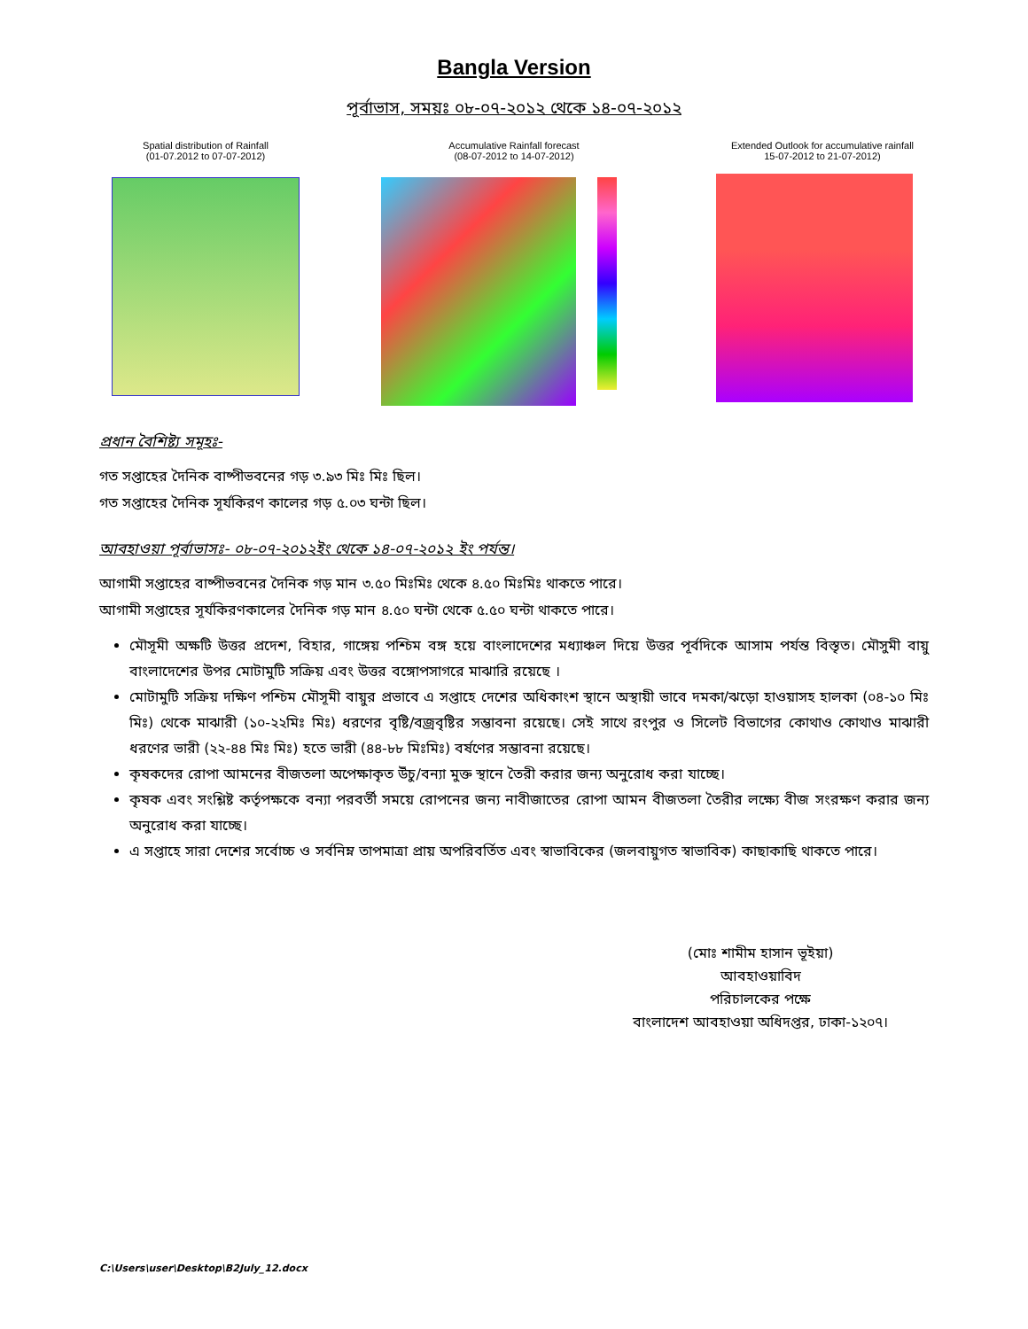Bangla Version
পূর্বাভাস, সময়ঃ ০৮-০৭-২০১২ থেকে ১৪-০৭-২০১২
Spatial distribution of Rainfall
(01-07.2012 to 07-07-2012)
Accumulative Rainfall forecast
(08-07-2012 to 14-07-2012)
Extended Outlook for accumulative rainfall
15-07-2012 to 21-07-2012)
প্রধান বৈশিষ্ট্য সমূহঃ-
গত সপ্তাহের দৈনিক বাষ্পীভবনের গড় ৩.৯৩ মিঃ মিঃ ছিল।
গত সপ্তাহের দৈনিক সূর্যকিরণ কালের গড় ৫.০৩ ঘন্টা ছিল।
আবহাওয়া পূর্বাভাসঃ- ০৮-০৭-২০১২ইং থেকে ১৪-০৭-২০১২ ইং পর্যন্ত।
আগামী সপ্তাহের বাষ্পীভবনের দৈনিক গড় মান ৩.৫০ মিঃমিঃ থেকে ৪.৫০ মিঃমিঃ থাকতে পারে।
আগামী সপ্তাহের সূর্যকিরণকালের দৈনিক গড় মান ৪.৫০ ঘন্টা থেকে ৫.৫০ ঘন্টা থাকতে পারে।
মৌসূমী অক্ষটি উত্তর প্রদেশ, বিহার, গাঙ্গেয় পশ্চিম বঙ্গ হয়ে বাংলাদেশের মধ্যাঞ্চল দিয়ে উত্তর পূর্বদিকে আসাম পর্যন্ত বিস্তৃত। মৌসুমী বায়ু বাংলাদেশের উপর মোটামুটি সক্রিয় এবং উত্তর বঙ্গোপসাগরে মাঝারি রয়েছে ।
মোটামুটি সক্রিয় দক্ষিণ পশ্চিম মৌসূমী বায়ুর প্রভাবে এ সপ্তাহে দেশের অধিকাংশ স্থানে অস্থায়ী ভাবে দমকা/ঝড়ো হাওয়াসহ হালকা (০৪-১০ মিঃ মিঃ) থেকে মাঝারী (১০-২২মিঃ মিঃ) ধরণের বৃষ্টি/বজ্রবৃষ্টির সম্ভাবনা রয়েছে। সেই সাথে রংপুর ও সিলেট বিভাগের কোথাও কোথাও মাঝারী ধরণের ভারী (২২-৪৪ মিঃ মিঃ) হতে ভারী (৪৪-৮৮ মিঃমিঃ) বর্ষণের সম্ভাবনা রয়েছে।
কৃষকদের রোপা আমনের বীজতলা অপেক্ষাকৃত উঁচু/বন্যা মুক্ত স্থানে তৈরী করার জন্য অনুরোধ করা যাচ্ছে।
কৃষক এবং সংশ্লিষ্ট কর্তৃপক্ষকে বন্যা পরবর্তী সময়ে রোপনের জন্য নাবীজাতের রোপা আমন বীজতলা তৈরীর লক্ষ্যে বীজ সংরক্ষণ করার জন্য অনুরোধ করা যাচ্ছে।
এ সপ্তাহে সারা দেশের সর্বোচ্চ ও সর্বনিম্ন তাপমাত্রা প্রায় অপরিবর্তিত এবং স্বাভাবিকের (জলবায়ুগত স্বাভাবিক) কাছাকাছি থাকতে পারে।
(মোঃ শামীম হাসান ভূইয়া)
আবহাওয়াবিদ
পরিচালকের পক্ষে
বাংলাদেশ আবহাওয়া অধিদপ্তর, ঢাকা-১২০৭।
C:\Users\user\Desktop\B2July_12.docx